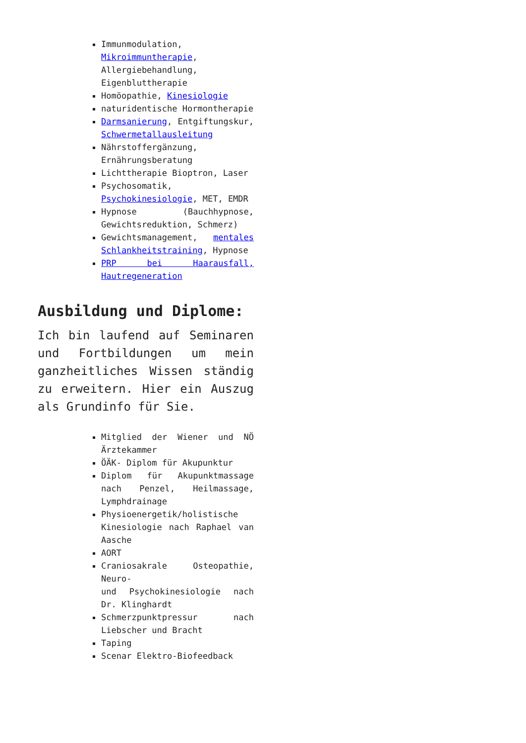Immunmodulation, Mikroimmuntherapie, Allergiebehandlung, Eigenbluttherapie
Homöopathie, Kinesiologie
naturidentische Hormontherapie
Darmsanierung, Entgiftungskur, Schwermetallausleitung
Nährstoffergänzung, Ernährungsberatung
Lichttherapie Bioptron, Laser
Psychosomatik, Psychokinesiologie, MET, EMDR
Hypnose (Bauchhypnose, Gewichtsreduktion, Schmerz)
Gewichtsmanagement, mentales Schlankheitstraining, Hypnose
PRP bei Haarausfall, Hautregeneration
Ausbildung und Diplome:
Ich bin laufend auf Seminaren und Fortbildungen um mein ganzheitliches Wissen ständig zu erweitern. Hier ein Auszug als Grundinfo für Sie.
Mitglied der Wiener und NÖ Ärztekammer
ÖÄK- Diplom für Akupunktur
Diplom für Akupunktmassage nach Penzel, Heilmassage, Lymphdrainage
Physioenergetik/holistische Kinesiologie nach Raphael van Aasche
AORT
Craniosakrale Osteopathie, Neuro-
und Psychokinesiologie nach Dr. Klinghardt
Schmerzpunktpressur nach Liebscher und Bracht
Taping
Scenar Elektro-Biofeedback